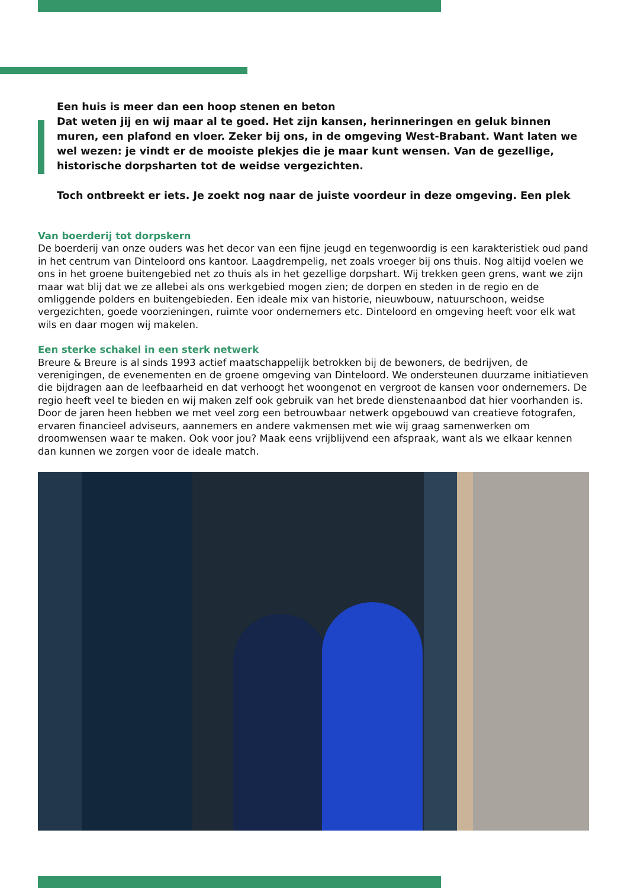Een huis is meer dan een hoop stenen en beton
Dat weten jij en wij maar al te goed. Het zijn kansen, herinneringen en geluk binnen muren, een plafond en vloer. Zeker bij ons, in de omgeving West-Brabant. Want laten we wel wezen: je vindt er de mooiste plekjes die je maar kunt wensen. Van de gezellige, historische dorpsharten tot de weidse vergezichten.
Toch ontbreekt er iets. Je zoekt nog naar de juiste voordeur in deze omgeving. Een plek
Van boerderij tot dorpskern
De boerderij van onze ouders was het decor van een fijne jeugd en tegenwoordig is een karakteristiek oud pand in het centrum van Dinteloord ons kantoor. Laagdrempelig, net zoals vroeger bij ons thuis. Nog altijd voelen we ons in het groene buitengebied net zo thuis als in het gezellige dorpshart. Wij trekken geen grens, want we zijn maar wat blij dat we ze allebei als ons werkgebied mogen zien; de dorpen en steden in de regio en de omliggende polders en buitengebieden. Een ideale mix van historie, nieuwbouw, natuurschoon, weidse vergezichten, goede voorzieningen, ruimte voor ondernemers etc. Dinteloord en omgeving heeft voor elk wat wils en daar mogen wij makelen.
Een sterke schakel in een sterk netwerk
Breure & Breure is al sinds 1993 actief maatschappelijk betrokken bij de bewoners, de bedrijven, de verenigingen, de evenementen en de groene omgeving van Dinteloord. We ondersteunen duurzame initiatieven die bijdragen aan de leefbaarheid en dat verhoogt het woongenot en vergroot de kansen voor ondernemers. De regio heeft veel te bieden en wij maken zelf ook gebruik van het brede dienstenaanbod dat hier voorhanden is. Door de jaren heen hebben we met veel zorg een betrouwbaar netwerk opgebouwd van creatieve fotografen, ervaren financieel adviseurs, aannemers en andere vakmensen met wie wij graag samenwerken om droomwensen waar te maken. Ook voor jou? Maak eens vrijblijvend een afspraak, want als we elkaar kennen dan kunnen we zorgen voor de ideale match.